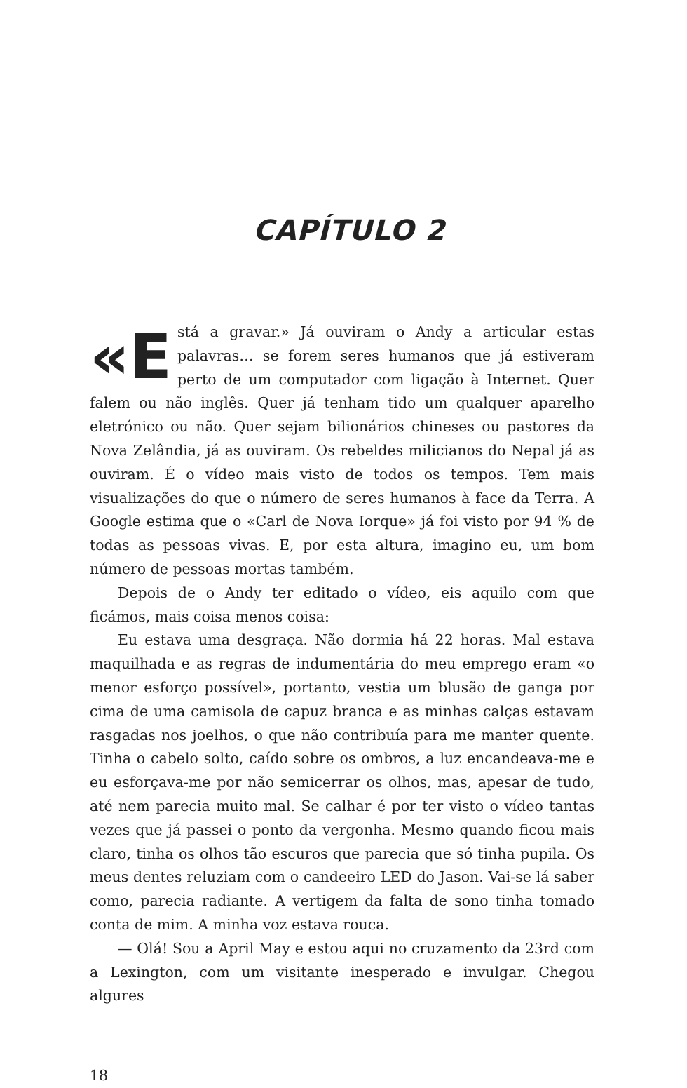CAPÍTULO 2
«E stá a gravar.» Já ouviram o Andy a articular estas palavras… se forem seres humanos que já estiveram perto de um computador com ligação à Internet. Quer falem ou não inglês. Quer já tenham tido um qualquer aparelho eletrónico ou não. Quer sejam bilionários chineses ou pastores da Nova Zelândia, já as ouviram. Os rebeldes milicianos do Nepal já as ouviram. É o vídeo mais visto de todos os tempos. Tem mais visualizações do que o número de seres humanos à face da Terra. A Google estima que o «Carl de Nova Iorque» já foi visto por 94 % de todas as pessoas vivas. E, por esta altura, imagino eu, um bom número de pessoas mortas também.
Depois de o Andy ter editado o vídeo, eis aquilo com que ficámos, mais coisa menos coisa:
Eu estava uma desgraça. Não dormia há 22 horas. Mal estava maquilhada e as regras de indumentária do meu emprego eram «o menor esforço possível», portanto, vestia um blusão de ganga por cima de uma camisola de capuz branca e as minhas calças estavam rasgadas nos joelhos, o que não contribuía para me manter quente. Tinha o cabelo solto, caído sobre os ombros, a luz encandeava-me e eu esforçava-me por não semicerrar os olhos, mas, apesar de tudo, até nem parecia muito mal. Se calhar é por ter visto o vídeo tantas vezes que já passei o ponto da vergonha. Mesmo quando ficou mais claro, tinha os olhos tão escuros que parecia que só tinha pupila. Os meus dentes reluziam com o candeeiro LED do Jason. Vai-se lá saber como, parecia radiante. A vertigem da falta de sono tinha tomado conta de mim. A minha voz estava rouca.
— Olá! Sou a April May e estou aqui no cruzamento da 23rd com a Lexington, com um visitante inesperado e invulgar. Chegou algures
18